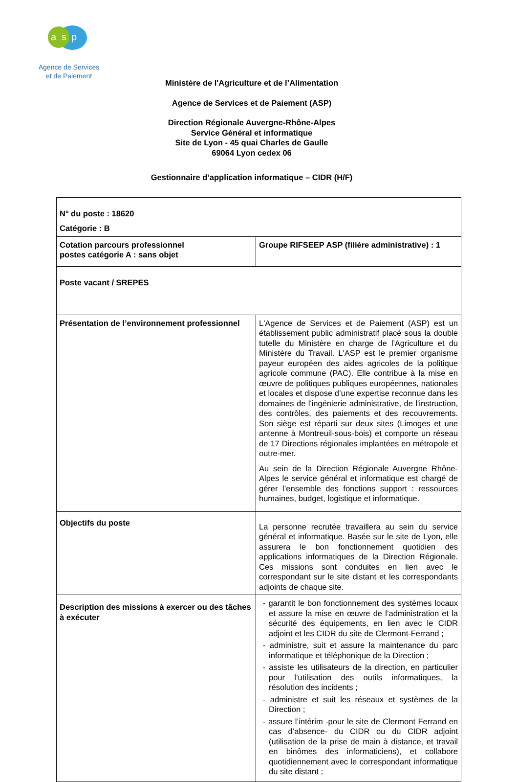a s p
Agence de Services
et de Paiement
Ministère de l'Agriculture et de l’Alimentation
Agence de Services et de Paiement (ASP)
Direction Régionale Auvergne-Rhône-Alpes
Service Général et informatique
Site de Lyon - 45 quai Charles de Gaulle
69064 Lyon cedex 06
Gestionnaire d’application informatique – CIDR (H/F)
| N° du poste : 18620 Catégorie : B | |
| Cotation parcours professionnel postes catégorie A : sans objet | Groupe RIFSEEP ASP (filière administrative) : 1 |
| Poste vacant / SREPES | |
| Présentation de l’environnement professionnel | L'Agence de Services et de Paiement (ASP) est un établissement public administratif placé sous la double tutelle du Ministère en charge de l'Agriculture et du Ministère du Travail. L'ASP est le premier organisme payeur européen des aides agricoles de la politique agricole commune (PAC). Elle contribue à la mise en œuvre de politiques publiques européennes, nationales et locales et dispose d’une expertise reconnue dans les domaines de l'ingénierie administrative, de l'instruction, des contrôles, des paiements et des recouvrements. Son siège est réparti sur deux sites (Limoges et une antenne à Montreuil-sous-bois) et comporte un réseau de 17 Directions régionales implantées en métropole et outre-mer. Au sein de la Direction Régionale Auvergne Rhône-Alpes le service général et informatique est chargé de gérer l’ensemble des fonctions support : ressources humaines, budget, logistique et informatique. |
| Objectifs du poste | La personne recrutée travaillera au sein du service général et informatique. Basée sur le site de Lyon, elle assurera le bon fonctionnement quotidien des applications informatiques de la Direction Régionale. Ces missions sont conduites en lien avec le correspondant sur le site distant et les correspondants adjoints de chaque site. |
| Description des missions à exercer ou des tâches à exécuter | - garantit le bon fonctionnement des systèmes locaux et assure la mise en œuvre de l’administration et la sécurité des équipements, en lien avec le CIDR adjoint et les CIDR du site de Clermont-Ferrand ; - administre, suit et assure la maintenance du parc informatique et téléphonique de la Direction ; - assiste les utilisateurs de la direction, en particulier pour l’utilisation des outils informatiques, la résolution des incidents ; - administre et suit les réseaux et systèmes de la Direction ; - assure l’intérim -pour le site de Clermont Ferrand en cas d’absence- du CIDR ou du CIDR adjoint (utilisation de la prise de main à distance, et travail en binômes des informaticiens), et collabore quotidiennement avec le correspondant informatique du site distant ; |